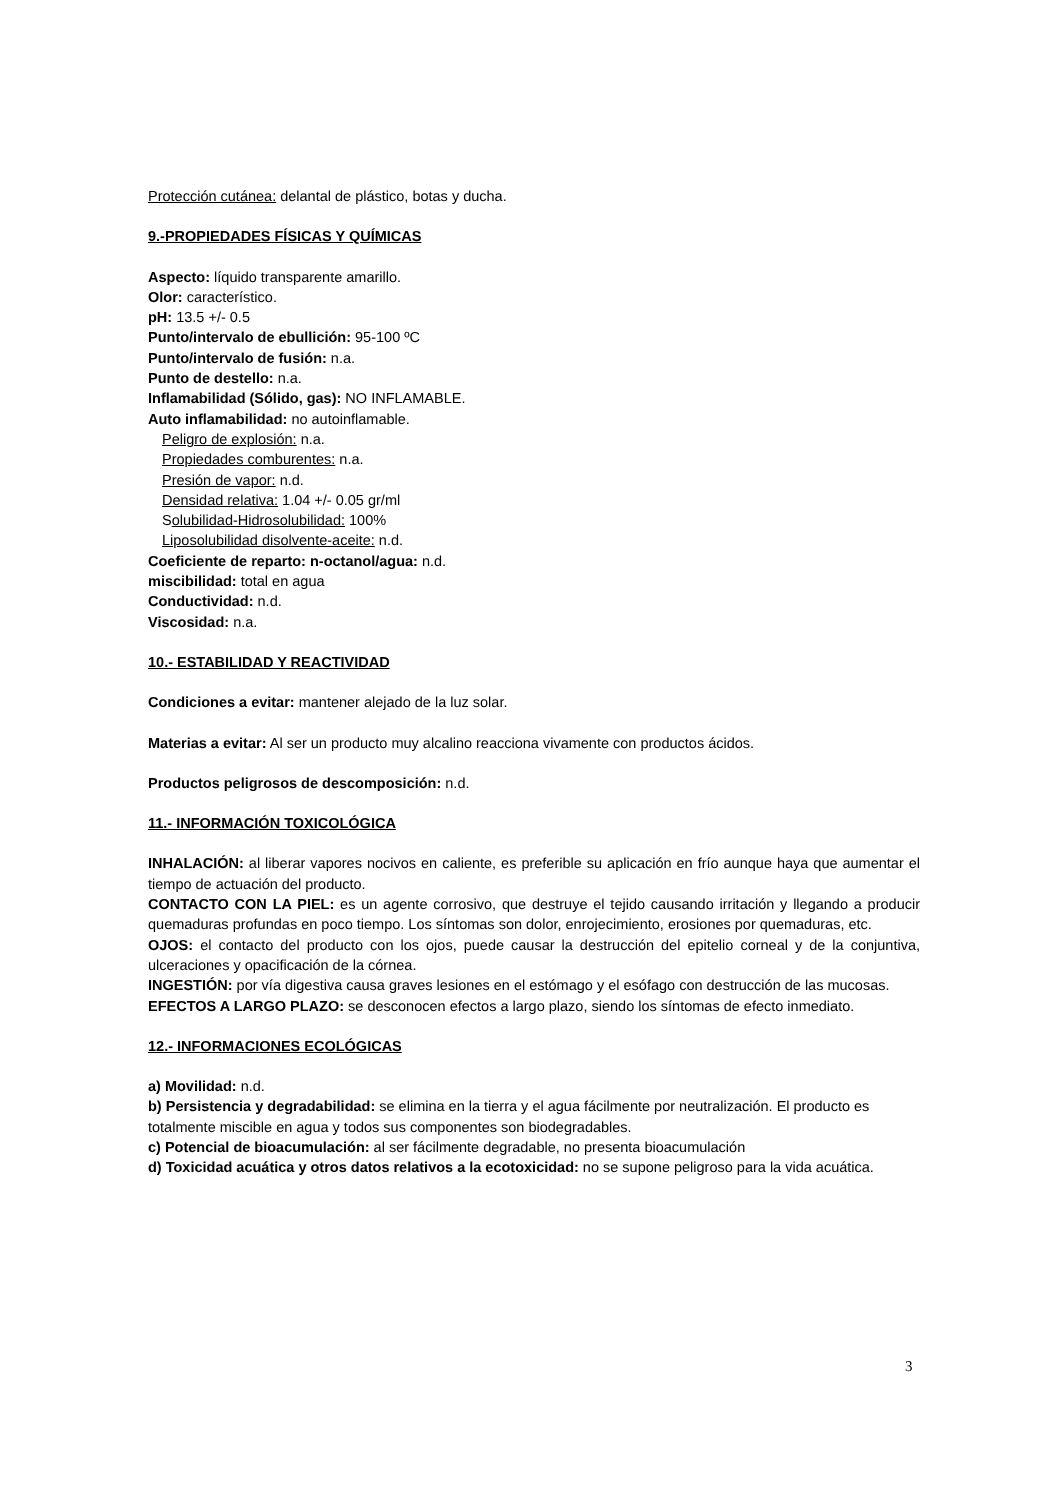Protección cutánea: delantal de plástico, botas y ducha.
9.-PROPIEDADES FÍSICAS Y QUÍMICAS
Aspecto: líquido transparente amarillo.
Olor: característico.
pH: 13.5 +/- 0.5
Punto/intervalo de ebullición: 95-100 ºC
Punto/intervalo de fusión: n.a.
Punto de destello: n.a.
Inflamabilidad (Sólido, gas): NO INFLAMABLE.
Auto inflamabilidad: no autoinflamable.
Peligro de explosión: n.a.
Propiedades comburentes: n.a.
Presión de vapor: n.d.
Densidad relativa: 1.04 +/- 0.05 gr/ml
Solubilidad-Hidrosolubilidad: 100%
Liposolubilidad disolvente-aceite: n.d.
Coeficiente de reparto: n-octanol/agua: n.d.
miscibilidad: total en agua
Conductividad: n.d.
Viscosidad: n.a.
10.- ESTABILIDAD Y REACTIVIDAD
Condiciones a evitar: mantener alejado de la luz solar.
Materias a evitar: Al ser un producto muy alcalino reacciona vivamente con productos ácidos.
Productos peligrosos de descomposición: n.d.
11.- INFORMACIÓN TOXICOLÓGICA
INHALACIÓN: al liberar vapores nocivos en caliente, es preferible su aplicación en frío aunque haya que aumentar el tiempo de actuación del producto.
CONTACTO CON LA PIEL: es un agente corrosivo, que destruye el tejido causando irritación y llegando a producir quemaduras profundas en poco tiempo. Los síntomas son dolor, enrojecimiento, erosiones por quemaduras, etc.
OJOS: el contacto del producto con los ojos, puede causar la destrucción del epitelio corneal y de la conjuntiva, ulceraciones y opacificación de la córnea.
INGESTIÓN: por vía digestiva causa graves lesiones en el estómago y el esófago con destrucción de las mucosas.
EFECTOS A LARGO PLAZO: se desconocen efectos a largo plazo, siendo los síntomas de efecto inmediato.
12.- INFORMACIONES ECOLÓGICAS
a) Movilidad: n.d.
b) Persistencia y degradabilidad: se elimina en la tierra y el agua fácilmente por neutralización. El producto es totalmente miscible en agua y todos sus componentes son biodegradables.
c) Potencial de bioacumulación: al ser fácilmente degradable, no presenta bioacumulación
d) Toxicidad acuática y otros datos relativos a la ecotoxicidad: no se supone peligroso para la vida acuática.
3